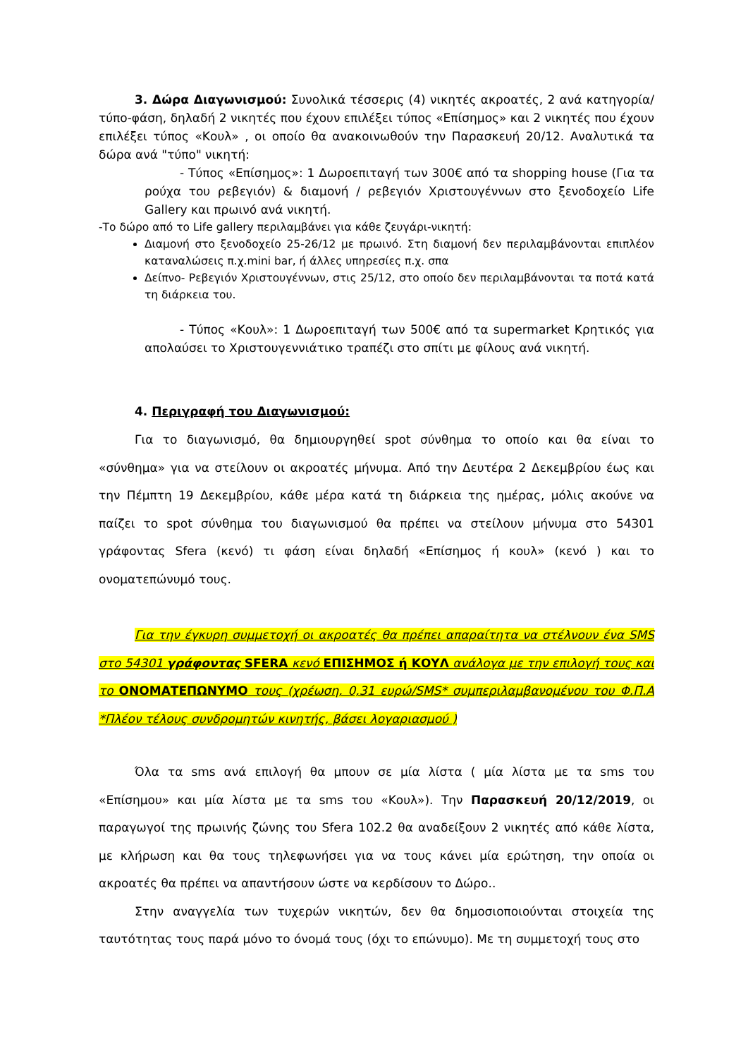3. Δώρα Διαγωνισμού: Συνολικά τέσσερις (4) νικητές ακροατές, 2 ανά κατηγορία/ τύπο-φάση, δηλαδή 2 νικητές που έχουν επιλέξει τύπος «Επίσημος» και 2 νικητές που έχουν επιλέξει τύπος «Κουλ» , οι οποίο θα ανακοινωθούν την Παρασκευή 20/12. Αναλυτικά τα δώρα ανά "τύπο" νικητή:
- Τύπος «Επίσημος»: 1 Δωροεπιταγή των 300€ από τα shopping house (Για τα ρούχα του ρεβεγιόν) & διαμονή / ρεβεγιόν Χριστουγέννων στο ξενοδοχείο Life Gallery και πρωινό ανά νικητή.
-Το δώρο από το Life gallery περιλαμβάνει για κάθε ζευγάρι-νικητή:
Διαμονή στο ξενοδοχείο 25-26/12 με πρωινό. Στη διαμονή δεν περιλαμβάνονται επιπλέον καταναλώσεις π.χ.mini bar, ή άλλες υπηρεσίες π.χ. σπα
Δείπνο- Ρεβεγιόν Χριστουγέννων, στις 25/12, στο οποίο δεν περιλαμβάνονται τα ποτά κατά τη διάρκεια του.
- Τύπος «Κουλ»: 1 Δωροεπιταγή των 500€ από τα supermarket Κρητικός για απολαύσει το Χριστουγεννιάτικο τραπέζι στο σπίτι με φίλους ανά νικητή.
4. Περιγραφή του Διαγωνισμού:
Για το διαγωνισμό, θα δημιουργηθεί spot σύνθημα το οποίο και θα είναι το «σύνθημα» για να στείλουν οι ακροατές μήνυμα. Από την Δευτέρα 2 Δεκεμβρίου έως και την Πέμπτη 19 Δεκεμβρίου, κάθε μέρα κατά τη διάρκεια της ημέρας, μόλις ακούνε να παίζει το spot σύνθημα του διαγωνισμού θα πρέπει να στείλουν μήνυμα στο 54301 γράφοντας Sfera (κενό) τι φάση είναι δηλαδή «Επίσημος ή κουλ» (κενό ) και το ονοματεπώνυμό τους.
Για την έγκυρη συμμετοχή οι ακροατές θα πρέπει απαραίτητα να στέλνουν ένα SMS στο 54301 γράφοντας SFERA κενό ΕΠΙΣΗΜΟΣ ή ΚΟΥΛ ανάλογα με την επιλογή τους και το ΟΝΟΜΑΤΕΠΩΝΥΜΟ τους (χρέωση, 0,31 ευρώ/SMS* συμπεριλαμβανομένου του Φ.Π.Α *Πλέον τέλους συνδρομητών κινητής, βάσει λογαριασμού )
Όλα τα sms ανά επιλογή θα μπουν σε μία λίστα ( μία λίστα με τα sms του «Επίσημου» και μία λίστα με τα sms του «Κουλ»). Την Παρασκευή 20/12/2019, οι παραγωγοί της πρωινής ζώνης του Sfera 102.2 θα αναδείξουν 2 νικητές από κάθε λίστα, με κλήρωση και θα τους τηλεφωνήσει για να τους κάνει μία ερώτηση, την οποία οι ακροατές θα πρέπει να απαντήσουν ώστε να κερδίσουν το Δώρο..
Στην αναγγελία των τυχερών νικητών, δεν θα δημοσιοποιούνται στοιχεία της ταυτότητας τους παρά μόνο το όνομά τους (όχι το επώνυμο). Με τη συμμετοχή τους στο